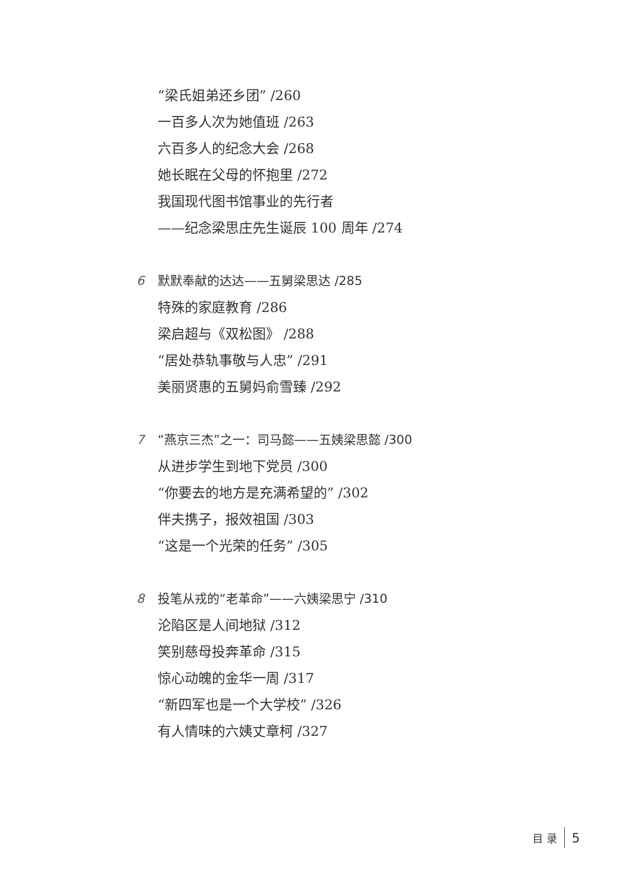“梁氏姐弟还乡团” /260
一百多人次为她值班 /263
六百多人的纪念大会 /268
她长眠在父母的怀抱里 /272
我国现代图书馆事业的先行者
——纪念梁思庄先生诞辰 100 周年 /274
6 默默奉献的达达——五舅梁思达 /285
特殊的家庭教育 /286
梁启超与《双松图》 /288
“居处恭轨事敬与人忠” /291
美丽贤惠的五舅妈俞雪臻 /292
7 “燕京三杰”之一：司马懿——五姨梁思懿 /300
从进步学生到地下党员 /300
“你要去的地方是充满希望的” /302
伴夫携子，报效祖国 /303
“这是一个光荣的任务” /305
8 投笔从戎的“老革命”——六姨梁思宁 /310
沦陷区是人间地狱 /312
笑别慈母投奔革命 /315
惊心动魄的金华一周 /317
“新四军也是一个大学校” /326
有人情味的六姨丈章柯 /327
目 录 5